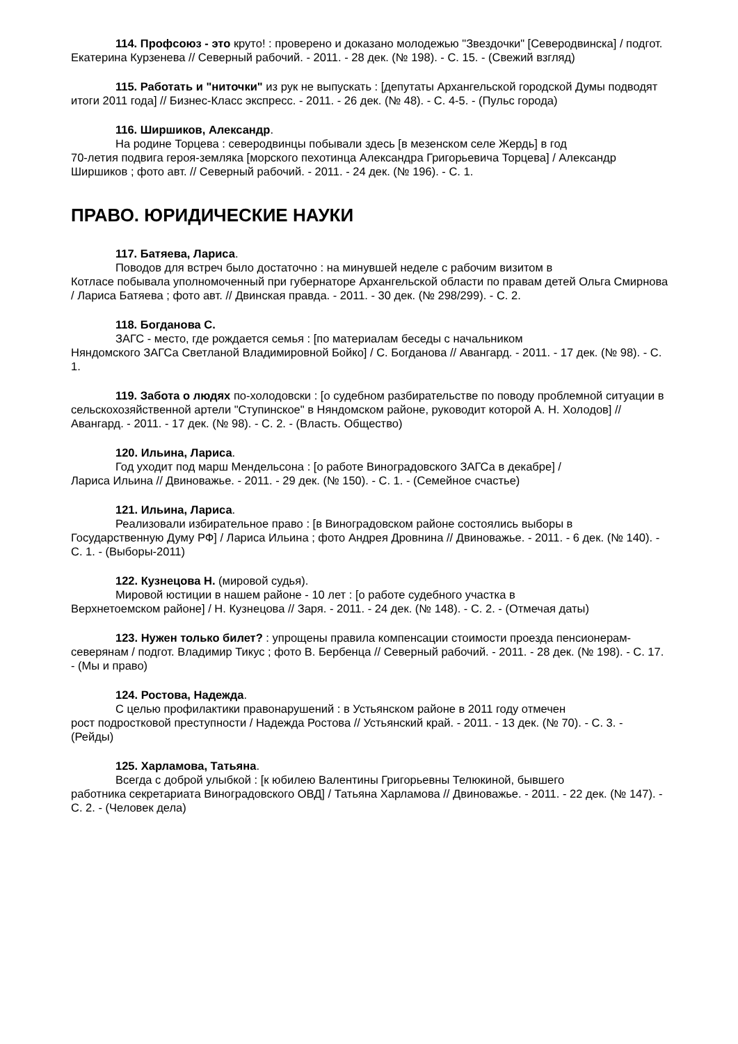114. Профсоюз - это круто! : проверено и доказано молодежью "Звездочки" [Северодвинска] / подгот. Екатерина Курзенева // Северный рабочий. - 2011. - 28 дек. (№ 198). - С. 15. - (Свежий взгляд)
115. Работать и "ниточки" из рук не выпускать : [депутаты Архангельской городской Думы подводят итоги 2011 года] // Бизнес-Класс экспресс. - 2011. - 26 дек. (№ 48). - С. 4-5. - (Пульс города)
116. Ширшиков, Александр.
На родине Торцева : северодвинцы побывали здесь [в мезенском селе Жердь] в год
70-летия подвига героя-земляка [морского пехотинца Александра Григорьевича Торцева] / Александр Ширшиков ; фото авт. // Северный рабочий. - 2011. - 24 дек. (№ 196). - С. 1.
ПРАВО. ЮРИДИЧЕСКИЕ НАУКИ
117. Батяева, Лариса.
Поводов для встреч было достаточно : на минувшей неделе с рабочим визитом в
Котласе побывала уполномоченный при губернаторе Архангельской области по правам детей Ольга Смирнова / Лариса Батяева ; фото авт. // Двинская правда. - 2011. - 30 дек. (№ 298/299). - С. 2.
118. Богданова С.
ЗАГС - место, где рождается семья : [по материалам беседы с начальником
Няндомского ЗАГСа Светланой Владимировной Бойко] / С. Богданова // Авангард. - 2011. - 17 дек. (№ 98). - С. 1.
119. Забота о людях по-холодовски : [о судебном разбирательстве по поводу проблемной ситуации в сельскохозяйственной артели "Ступинское" в Няндомском районе, руководит которой А. Н. Холодов] // Авангард. - 2011. - 17 дек. (№ 98). - С. 2. - (Власть. Общество)
120. Ильина, Лариса.
Год уходит под марш Мендельсона : [о работе Виноградовского ЗАГСа в декабре] /
Лариса Ильина // Двиноважье. - 2011. - 29 дек. (№ 150). - С. 1. - (Семейное счастье)
121. Ильина, Лариса.
Реализовали избирательное право : [в Виноградовском районе состоялись выборы в
Государственную Думу РФ] / Лариса Ильина ; фото Андрея Дровнина // Двиноважье. - 2011. - 6 дек. (№ 140). - С. 1. - (Выборы-2011)
122. Кузнецова Н. (мировой судья).
Мировой юстиции в нашем районе - 10 лет : [о работе судебного участка в
Верхнетоемском районе] / Н. Кузнецова // Заря. - 2011. - 24 дек. (№ 148). - С. 2. - (Отмечая даты)
123. Нужен только билет? : упрощены правила компенсации стоимости проезда пенсионерам-северянам / подгот. Владимир Тикус ; фото В. Бербенца // Северный рабочий. - 2011. - 28 дек. (№ 198). - С. 17. - (Мы и право)
124. Ростова, Надежда.
С целью профилактики правонарушений : в Устьянском районе в 2011 году отмечен
рост подростковой преступности / Надежда Ростова // Устьянский край. - 2011. - 13 дек. (№ 70). - С. 3. - (Рейды)
125. Харламова, Татьяна.
Всегда с доброй улыбкой : [к юбилею Валентины Григорьевны Телюкиной, бывшего
работника секретариата Виноградовского ОВД] / Татьяна Харламова // Двиноважье. - 2011. - 22 дек. (№ 147). - С. 2. - (Человек дела)